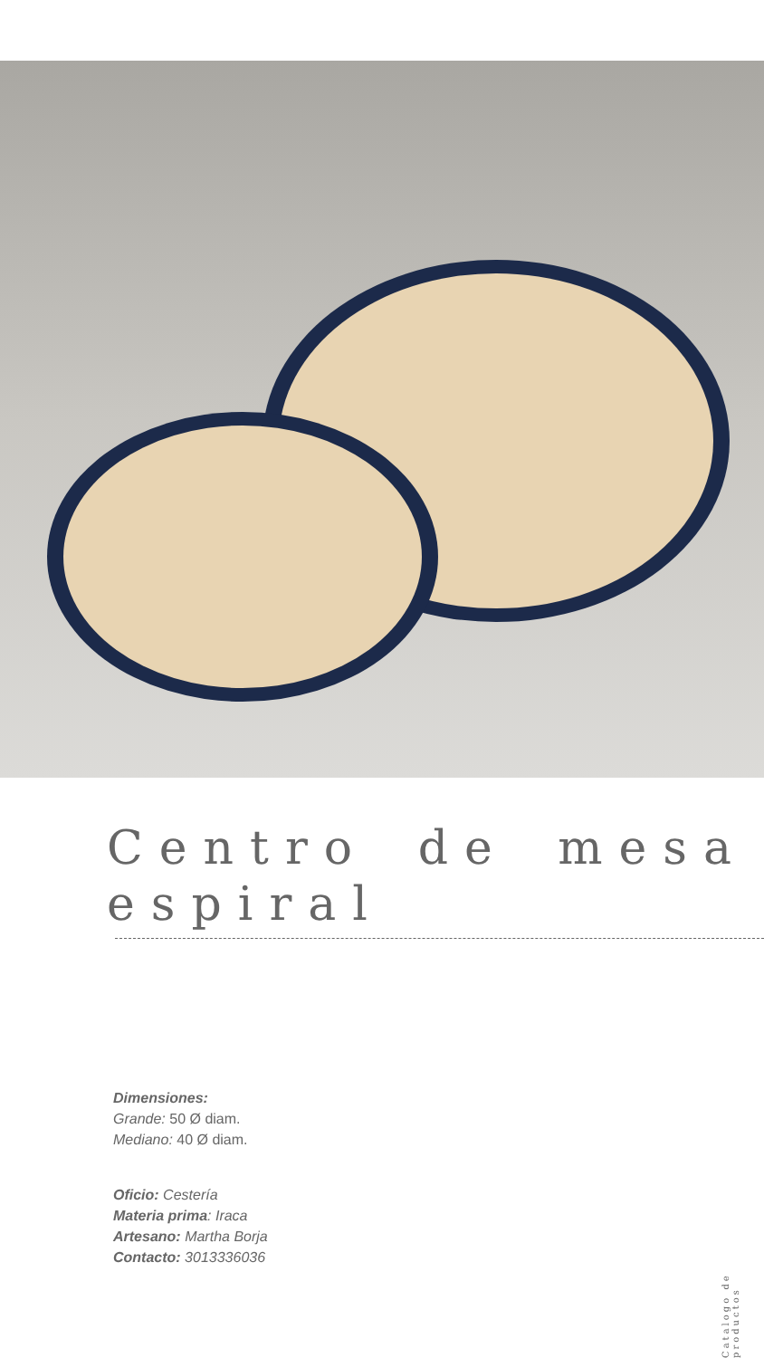Centro de mesa espiral
Dimensiones:
Grande: 50 Ø diam.
Mediano: 40 Ø diam.
Oficio: Cestería
Materia prima: Iraca
Artesano: Martha Borja
Contacto: 3013336036
Catalogo de productos